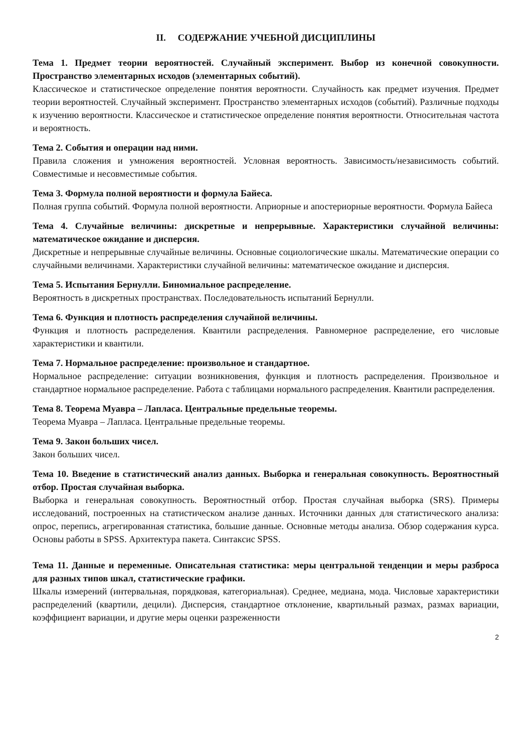II. СОДЕРЖАНИЕ УЧЕБНОЙ ДИСЦИПЛИНЫ
Тема 1. Предмет теории вероятностей. Случайный эксперимент. Выбор из конечной совокупности. Пространство элементарных исходов (элементарных событий).
Классическое и статистическое определение понятия вероятности. Случайность как предмет изучения. Предмет теории вероятностей. Случайный эксперимент. Пространство элементарных исходов (событий). Различные подходы к изучению вероятности. Классическое и статистическое определение понятия вероятности. Относительная частота и вероятность.
Тема 2. События и операции над ними.
Правила сложения и умножения вероятностей. Условная вероятность. Зависимость/независимость событий. Совместимые и несовместимые события.
Тема 3. Формула полной вероятности и формула Байеса.
Полная группа событий. Формула полной вероятности. Априорные и апостериорные вероятности. Формула Байеса
Тема 4. Случайные величины: дискретные и непрерывные. Характеристики случайной величины: математическое ожидание и дисперсия.
Дискретные и непрерывные случайные величины. Основные социологические шкалы. Математические операции со случайными величинами. Характеристики случайной величины: математическое ожидание и дисперсия.
Тема 5. Испытания Бернулли. Биномиальное распределение.
Вероятность в дискретных пространствах. Последовательность испытаний Бернулли.
Тема 6. Функция и плотность распределения случайной величины.
Функция и плотность распределения. Квантили распределения. Равномерное распределение, его числовые характеристики и квантили.
Тема 7. Нормальное распределение: произвольное и стандартное.
Нормальное распределение: ситуации возникновения, функция и плотность распределения. Произвольное и стандартное нормальное распределение. Работа с таблицами нормального распределения. Квантили распределения.
Тема 8. Теорема Муавра – Лапласа. Центральные предельные теоремы.
Теорема Муавра – Лапласа. Центральные предельные теоремы.
Тема 9. Закон больших чисел.
Закон больших чисел.
Тема 10. Введение в статистический анализ данных. Выборка и генеральная совокупность. Вероятностный отбор. Простая случайная выборка.
Выборка и генеральная совокупность. Вероятностный отбор. Простая случайная выборка (SRS). Примеры исследований, построенных на статистическом анализе данных. Источники данных для статистического анализа: опрос, перепись, агрегированная статистика, большие данные. Основные методы анализа. Обзор содержания курса. Основы работы в SPSS. Архитектура пакета. Синтаксис SPSS.
Тема 11. Данные и переменные. Описательная статистика: меры центральной тенденции и меры разброса для разных типов шкал, статистические графики.
Шкалы измерений (интервальная, порядковая, категориальная). Среднее, медиана, мода. Числовые характеристики распределений (квартили, децили). Дисперсия, стандартное отклонение, квартильный размах, размах вариации, коэффициент вариации, и другие меры оценки разреженности
2